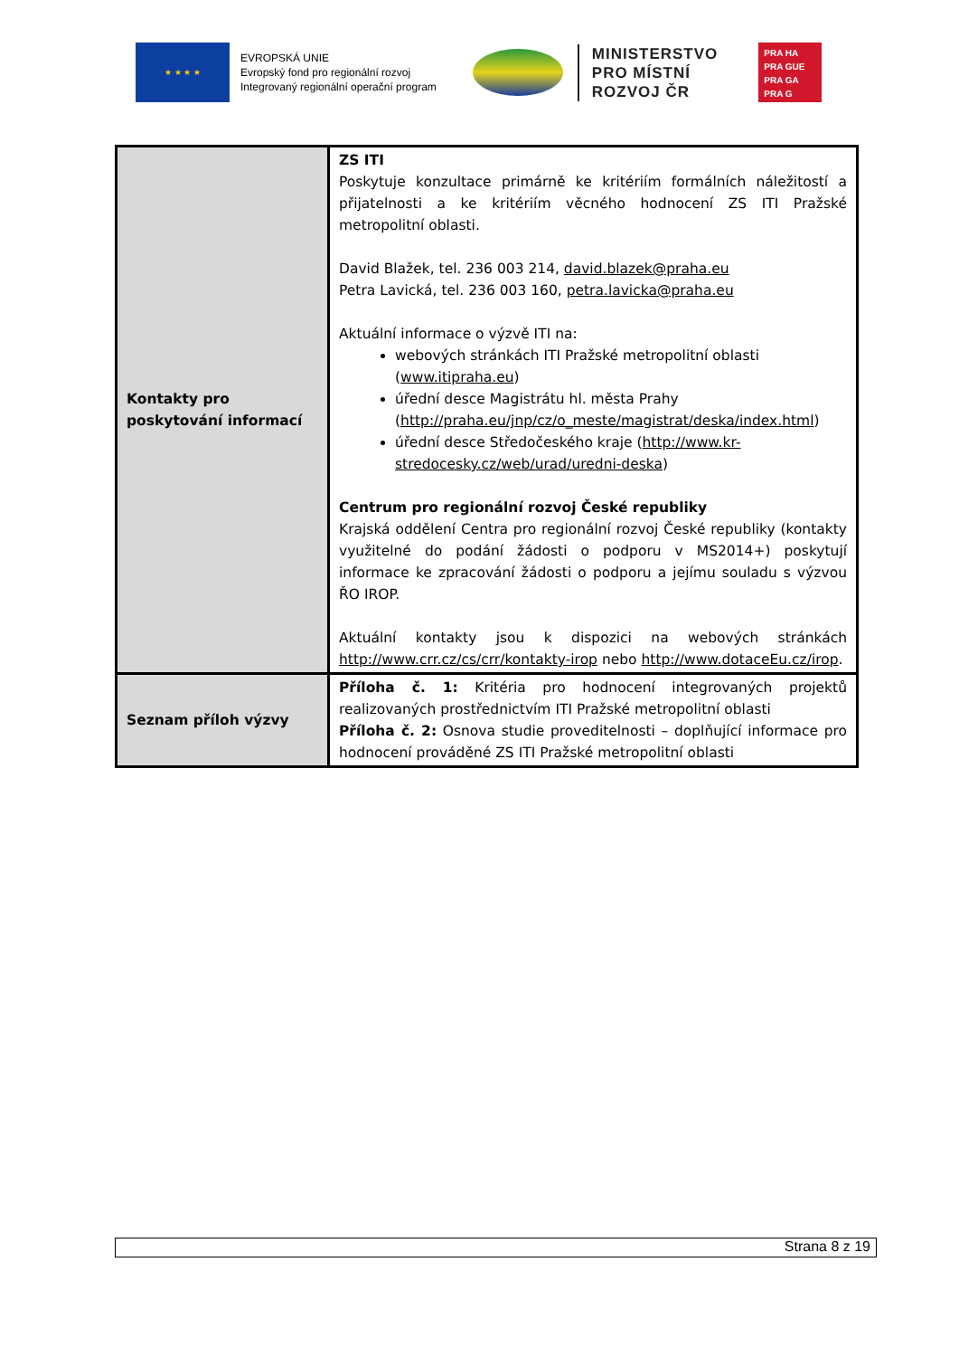★ ★ ★ ★
EVROPSKÁ UNIE
Evropský fond pro regionální rozvoj
Integrovaný regionální operační program
MINISTERSTVO
PRO MÍSTNÍ
ROZVOJ ČR
PRA HA
PRA GUE
PRA GA
PRA G
| Kontakty pro poskytování informací | ZS ITI Poskytuje konzultace primárně ke kritériím formálních náležitostí a přijatelnosti a ke kritériím věcného hodnocení ZS ITI Pražské metropolitní oblasti. David Blažek, tel. 236 003 214, david.blazek@praha.eu Petra Lavická, tel. 236 003 160, petra.lavicka@praha.eu Aktuální informace o výzvě ITI na: webových stránkách ITI Pražské metropolitní oblasti ( www.itipraha.eu ) úřední desce Magistrátu hl. města Prahy ( http://praha.eu/jnp/cz/o_meste/magistrat/deska/index.html ) úřední desce Středočeského kraje ( http://www.kr-stredocesky.cz/web/urad/uredni-deska ) Centrum pro regionální rozvoj České republiky Krajská oddělení Centra pro regionální rozvoj České republiky (kontakty využitelné do podání žádosti o podporu v MS2014+) poskytují informace ke zpracování žádosti o podporu a jejímu souladu s výzvou ŘO IROP. Aktuální kontakty jsou k dispozici na webových stránkách http://www.crr.cz/cs/crr/kontakty-irop nebo http://www.dotaceEu.cz/irop . |
| Seznam příloh výzvy | Příloha č. 1: Kritéria pro hodnocení integrovaných projektů realizovaných prostřednictvím ITI Pražské metropolitní oblasti Příloha č. 2: Osnova studie proveditelnosti – doplňující informace pro hodnocení prováděné ZS ITI Pražské metropolitní oblasti |
Strana 8 z 19